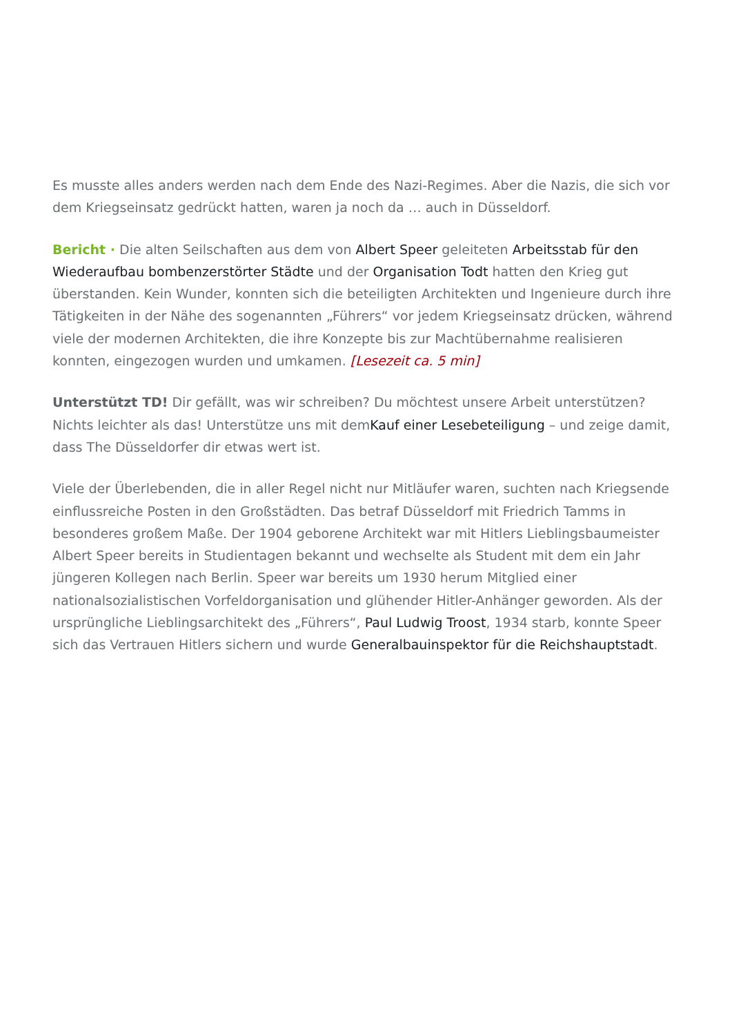Es musste alles anders werden nach dem Ende des Nazi-Regimes. Aber die Nazis, die sich vor dem Kriegseinsatz gedrückt hatten, waren ja noch da … auch in Düsseldorf.
Bericht · Die alten Seilschaften aus dem von Albert Speer geleiteten Arbeitsstab für den Wiederaufbau bombenzerstörter Städte und der Organisation Todt hatten den Krieg gut überstanden. Kein Wunder, konnten sich die beteiligten Architekten und Ingenieure durch ihre Tätigkeiten in der Nähe des sogenannten „Führers“ vor jedem Kriegseinsatz drücken, während viele der modernen Architekten, die ihre Konzepte bis zur Machtübernahme realisieren konnten, eingezogen wurden und umkamen. [Lesezeit ca. 5 min]
Unterstützt TD! Dir gefällt, was wir schreiben? Du möchtest unsere Arbeit unterstützen? Nichts leichter als das! Unterstütze uns mit demKauf einer Lesebeteiligung – und zeige damit, dass The Düsseldorfer dir etwas wert ist.
Viele der Überlebenden, die in aller Regel nicht nur Mitläufer waren, suchten nach Kriegsende einflussreiche Posten in den Großstädten. Das betraf Düsseldorf mit Friedrich Tamms in besonderes großem Maße. Der 1904 geborene Architekt war mit Hitlers Lieblingsbaumeister Albert Speer bereits in Studientagen bekannt und wechselte als Student mit dem ein Jahr jüngeren Kollegen nach Berlin. Speer war bereits um 1930 herum Mitglied einer nationalsozialistischen Vorfeldorganisation und glühender Hitler-Anhänger geworden. Als der ursprüngliche Lieblingsarchitekt des „Führers“, Paul Ludwig Troost, 1934 starb, konnte Speer sich das Vertrauen Hitlers sichern und wurde Generalbauinspektor für die Reichshauptstadt.